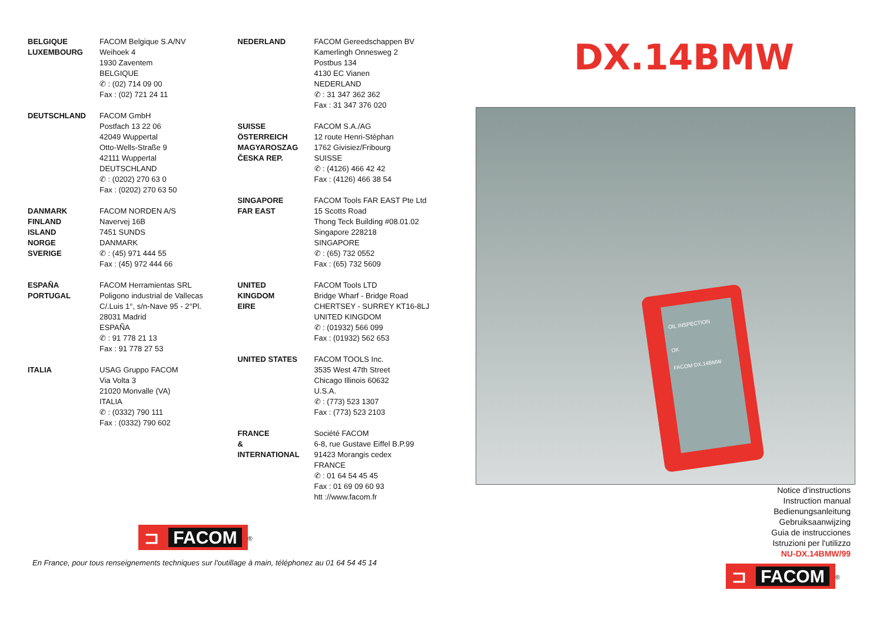BELGIQUE
LUXEMBOURG
FACOM Belgique S.A/NV
Weihoek 4
1930 Zaventem
BELGIQUE
✆ : (02) 714 09 00
Fax : (02) 721 24 11
DEUTSCHLAND FACOM GmbH
Postfach 13 22 06
42049 Wuppertal
Otto-Wells-Straße 9
42111 Wuppertal
DEUTSCHLAND
✆ : (0202) 270 63 0
Fax : (0202) 270 63 50
DANMARK
FINLAND
ISLAND
NORGE
SVERIGE
FACOM NORDEN A/S
Navervej 16B
7451 SUNDS
DANMARK
✆ : (45) 971 444 55
Fax : (45) 972 444 66
ESPAÑA
PORTUGAL
FACOM Herramientas SRL
Poligono industrial de Vallecas
C/.Luis 1°, s/n-Nave 95 - 2°Pl.
28031 Madrid
ESPAÑA
✆ : 91 778 21 13
Fax : 91 778 27 53
ITALIA USAG Gruppo FACOM
Via Volta 3
21020 Monvalle (VA)
ITALIA
✆ : (0332) 790 111
Fax : (0332) 790 602
NEDERLAND FACOM Gereedschappen BV
Kamerlingh Onnesweg 2
Postbus 134
4130 EC Vianen
NEDERLAND
✆ : 31 347 362 362
Fax : 31 347 376 020
SUISSE
ÖSTERREICH
MAGYAROSZAG
ČESKA REP.
FACOM S.A./AG
12 route Henri-Stéphan
1762 Givisiez/Fribourg
SUISSE
✆ : (4126) 466 42 42
Fax : (4126) 466 38 54
SINGAPORE
FAR EAST
FACOM Tools FAR EAST Pte Ltd
15 Scotts Road
Thong Teck Building #08.01.02
Singapore 228218
SINGAPORE
✆ : (65) 732 0552
Fax : (65) 732 5609
UNITED
KINGDOM
EIRE
FACOM Tools LTD
Bridge Wharf - Bridge Road
CHERTSEY - SURREY KT16-8LJ
UNITED KINGDOM
✆ : (01932) 566 099
Fax : (01932) 562 653
UNITED STATES FACOM TOOLS Inc.
3535 West 47th Street
Chicago Illinois 60632
U.S.A.
✆ : (773) 523 1307
Fax : (773) 523 2103
FRANCE
&
INTERNATIONAL
Société FACOM
6-8, rue Gustave Eiffel B.P.99
91423 Morangis cedex
FRANCE
✆ : 01 64 54 45 45
Fax : 01 69 09 60 93
htt ://www.facom.fr
⊐ FACOM
<sup>®</sup>
En France, pour tous renseignements techniques sur l'outillage à main, téléphonez au 01 64 54 45 14
DX.14BMW
OIL INSPECTION
OK
FACOM DX.14BMW
Notice d'instructions
Instruction manual
Bedienungsanleitung
Gebruiksaanwijzing
Guia de instrucciones
Istruzioni per l'utilizzo
NU-DX.14BMW/99
⊐ FACOM
<sup>®</sup>